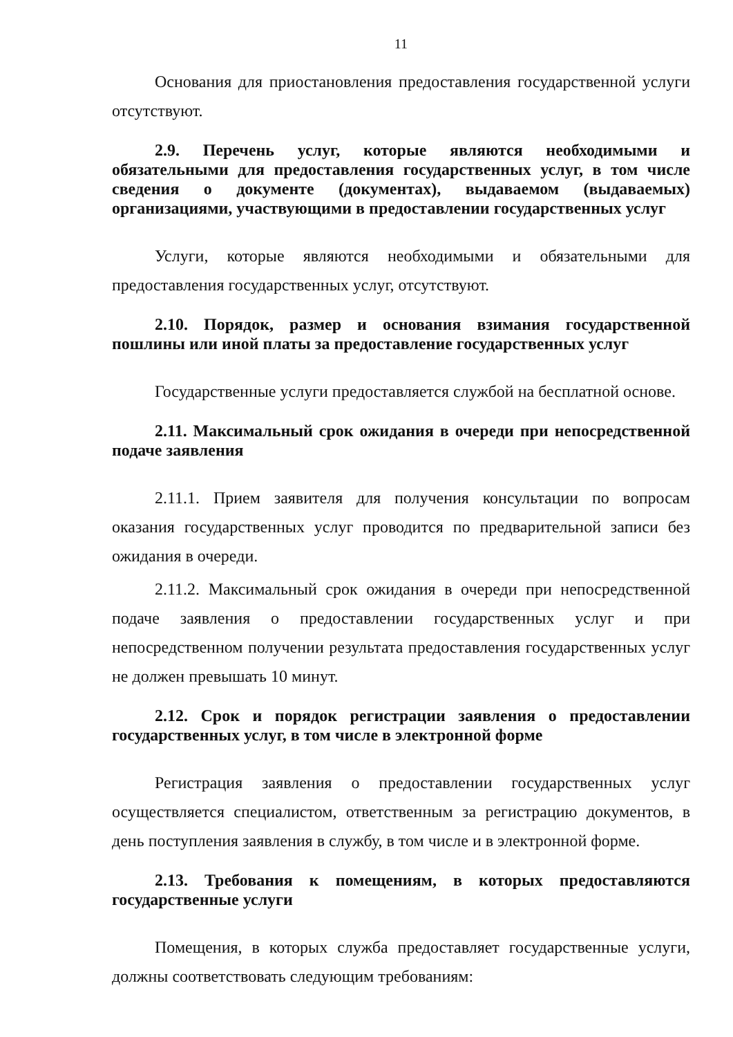11
Основания для приостановления предоставления государственной услуги отсутствуют.
2.9. Перечень услуг, которые являются необходимыми и обязательными для предоставления государственных услуг, в том числе сведения о документе (документах), выдаваемом (выдаваемых) организациями, участвующими в предоставлении государственных услуг
Услуги, которые являются необходимыми и обязательными для предоставления государственных услуг, отсутствуют.
2.10. Порядок, размер и основания взимания государственной пошлины или иной платы за предоставление государственных услуг
Государственные услуги предоставляется службой на бесплатной основе.
2.11. Максимальный срок ожидания в очереди при непосредственной подаче заявления
2.11.1. Прием заявителя для получения консультации по вопросам оказания государственных услуг проводится по предварительной записи без ожидания в очереди.
2.11.2. Максимальный срок ожидания в очереди при непосредственной подаче заявления о предоставлении государственных услуг и при непосредственном получении результата предоставления государственных услуг не должен превышать 10 минут.
2.12. Срок и порядок регистрации заявления о предоставлении государственных услуг, в том числе в электронной форме
Регистрация заявления о предоставлении государственных услуг осуществляется специалистом, ответственным за регистрацию документов, в день поступления заявления в службу, в том числе и в электронной форме.
2.13. Требования к помещениям, в которых предоставляются государственные услуги
Помещения, в которых служба предоставляет государственные услуги, должны соответствовать следующим требованиям: